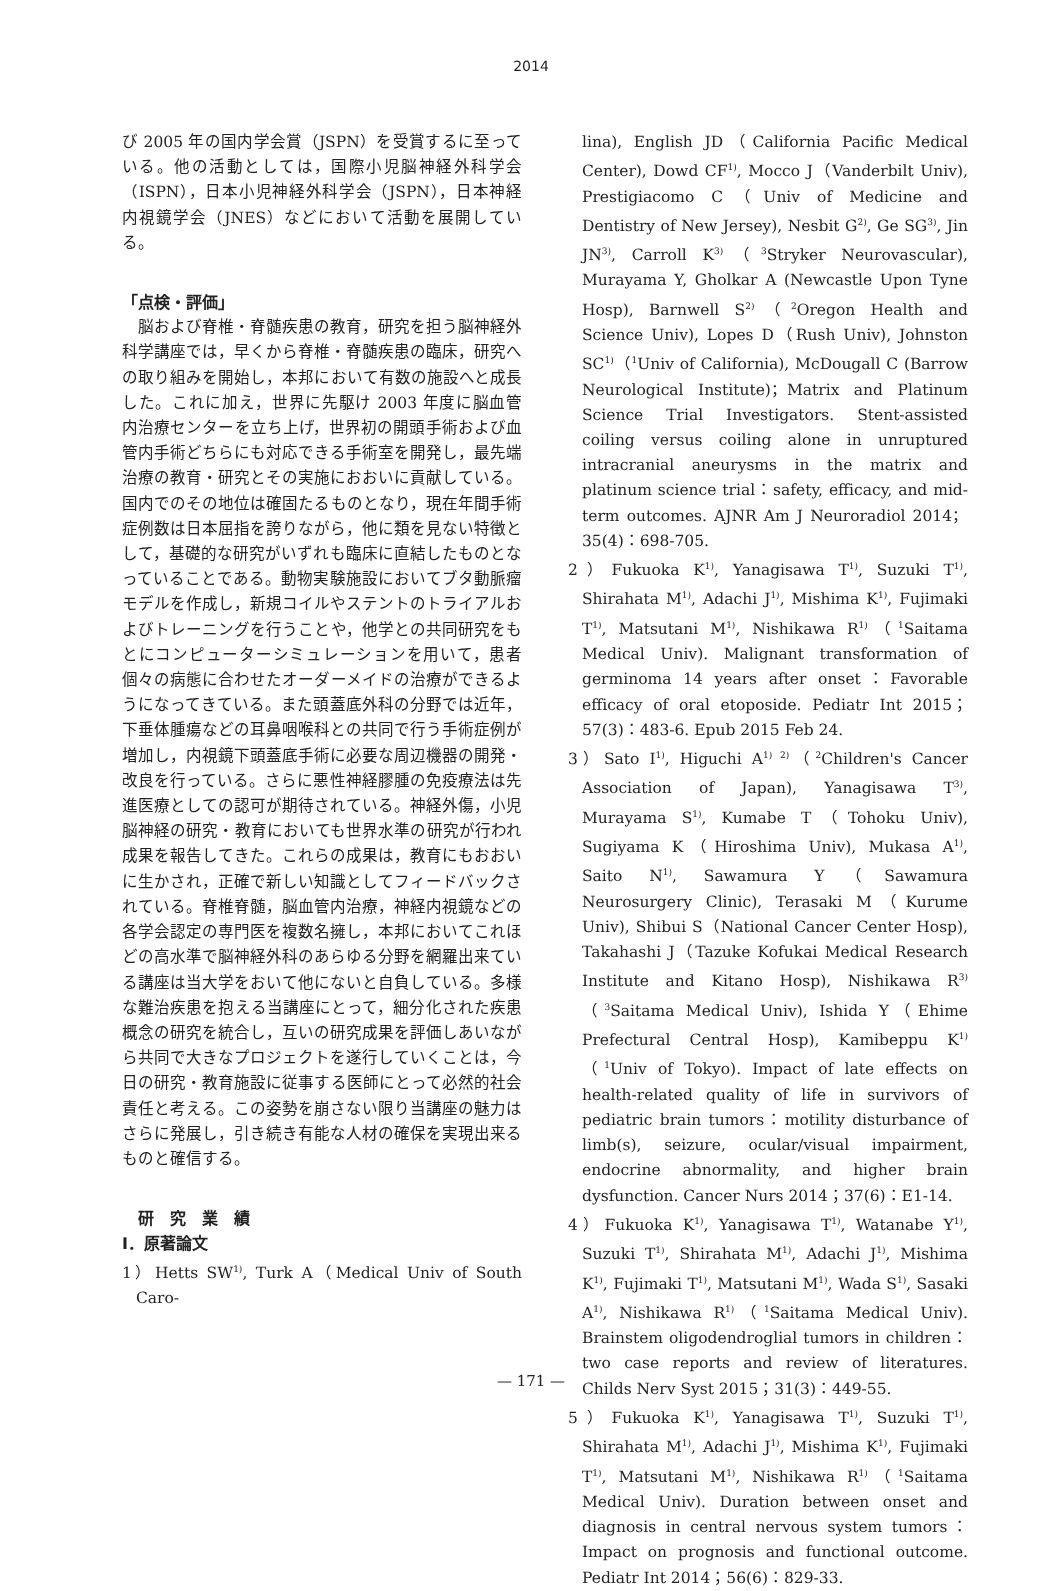2014
び 2005 年の国内学会賞（JSPN）を受賞するに至っている。他の活動としては，国際小児脳神経外科学会（ISPN），日本小児神経外科学会（JSPN），日本神経内視鏡学会（JNES）などにおいて活動を展開している。
「点検・評価」
　脳および脊椎・脊髄疾患の教育，研究を担う脳神経外科学講座では，早くから脊椎・脊髄疾患の臨床，研究への取り組みを開始し，本邦において有数の施設へと成長した。これに加え，世界に先駆け 2003 年度に脳血管内治療センターを立ち上げ，世界初の開頭手術および血管内手術どちらにも対応できる手術室を開発し，最先端治療の教育・研究とその実施におおいに貢献している。国内でのその地位は確固たるものとなり，現在年間手術症例数は日本屈指を誇りながら，他に類を見ない特徴として，基礎的な研究がいずれも臨床に直結したものとなっていることである。動物実験施設においてブタ動脈瘤モデルを作成し，新規コイルやステントのトライアルおよびトレーニングを行うことや，他学との共同研究をもとにコンピューターシミュレーションを用いて，患者個々の病態に合わせたオーダーメイドの治療ができるようになってきている。また頭蓋底外科の分野では近年，下垂体腫瘍などの耳鼻咽喉科との共同で行う手術症例が増加し，内視鏡下頭蓋底手術に必要な周辺機器の開発・改良を行っている。さらに悪性神経膠腫の免疫療法は先進医療としての認可が期待されている。神経外傷，小児脳神経の研究・教育においても世界水準の研究が行われ成果を報告してきた。これらの成果は，教育にもおおいに生かされ，正確で新しい知識としてフィードバックされている。脊椎脊髄，脳血管内治療，神経内視鏡などの各学会認定の専門医を複数名擁し，本邦においてこれほどの高水準で脳神経外科のあらゆる分野を網羅出来ている講座は当大学をおいて他にないと自負している。多様な難治疾患を抱える当講座にとって，細分化された疾患概念の研究を統合し，互いの研究成果を評価しあいながら共同で大きなプロジェクトを遂行していくことは，今日の研究・教育施設に従事する医師にとって必然的社会責任と考える。この姿勢を崩さない限り当講座の魅力はさらに発展し，引き続き有能な人材の確保を実現出来るものと確信する。
　研　究　業　績
Ⅰ．原著論文
1）Hetts SW<sup>1)</sup>, Turk A（Medical Univ of South Caro-
lina), English JD（California Pacific Medical Center), Dowd CF<sup>1)</sup>, Mocco J（Vanderbilt Univ), Prestigiacomo C（Univ of Medicine and Dentistry of New Jersey), Nesbit G<sup>2)</sup>, Ge SG<sup>3)</sup>, Jin JN<sup>3)</sup>, Carroll K<sup>3)</sup>（<sup>3</sup>Stryker Neurovascular), Murayama Y, Gholkar A (Newcastle Upon Tyne Hosp), Barnwell S<sup>2)</sup>（<sup>2</sup>Oregon Health and Science Univ), Lopes D（Rush Univ), Johnston SC<sup>1)</sup>（<sup>1</sup>Univ of California), McDougall C (Barrow Neurological Institute)；Matrix and Platinum Science Trial Investigators. Stent-assisted coiling versus coiling alone in unruptured intracranial aneurysms in the matrix and platinum science trial：safety, efficacy, and mid-term outcomes. AJNR Am J Neuroradiol 2014；35(4)：698-705.
2）Fukuoka K<sup>1)</sup>, Yanagisawa T<sup>1)</sup>, Suzuki T<sup>1)</sup>, Shirahata M<sup>1)</sup>, Adachi J<sup>1)</sup>, Mishima K<sup>1)</sup>, Fujimaki T<sup>1)</sup>, Matsutani M<sup>1)</sup>, Nishikawa R<sup>1)</sup>（<sup>1</sup>Saitama Medical Univ). Malignant transformation of germinoma 14 years after onset：Favorable efficacy of oral etoposide. Pediatr Int 2015；57(3)：483-6. Epub 2015 Feb 24.
3）Sato I<sup>1)</sup>, Higuchi A<sup>1) 2)</sup>（<sup>2</sup>Children's Cancer Association of Japan), Yanagisawa T<sup>3)</sup>, Murayama S<sup>1)</sup>, Kumabe T（Tohoku Univ), Sugiyama K（Hiroshima Univ), Mukasa A<sup>1)</sup>, Saito N<sup>1)</sup>, Sawamura Y（Sawamura Neurosurgery Clinic), Terasaki M（Kurume Univ), Shibui S（National Cancer Center Hosp), Takahashi J（Tazuke Kofukai Medical Research Institute and Kitano Hosp), Nishikawa R<sup>3)</sup>（<sup>3</sup>Saitama Medical Univ), Ishida Y（Ehime Prefectural Central Hosp), Kamibeppu K<sup>1)</sup>（<sup>1</sup>Univ of Tokyo). Impact of late effects on health-related quality of life in survivors of pediatric brain tumors：motility disturbance of limb(s), seizure, ocular/visual impairment, endocrine abnormality, and higher brain dysfunction. Cancer Nurs 2014；37(6)：E1-14.
4）Fukuoka K<sup>1)</sup>, Yanagisawa T<sup>1)</sup>, Watanabe Y<sup>1)</sup>, Suzuki T<sup>1)</sup>, Shirahata M<sup>1)</sup>, Adachi J<sup>1)</sup>, Mishima K<sup>1)</sup>, Fujimaki T<sup>1)</sup>, Matsutani M<sup>1)</sup>, Wada S<sup>1)</sup>, Sasaki A<sup>1)</sup>, Nishikawa R<sup>1)</sup>（<sup>1</sup>Saitama Medical Univ). Brainstem oligodendroglial tumors in children：two case reports and review of literatures. Childs Nerv Syst 2015；31(3)：449-55.
5）Fukuoka K<sup>1)</sup>, Yanagisawa T<sup>1)</sup>, Suzuki T<sup>1)</sup>, Shirahata M<sup>1)</sup>, Adachi J<sup>1)</sup>, Mishima K<sup>1)</sup>, Fujimaki T<sup>1)</sup>, Matsutani M<sup>1)</sup>, Nishikawa R<sup>1)</sup>（<sup>1</sup>Saitama Medical Univ). Duration between onset and diagnosis in central nervous system tumors：Impact on prognosis and functional outcome. Pediatr Int 2014；56(6)：829-33.
— 171 —